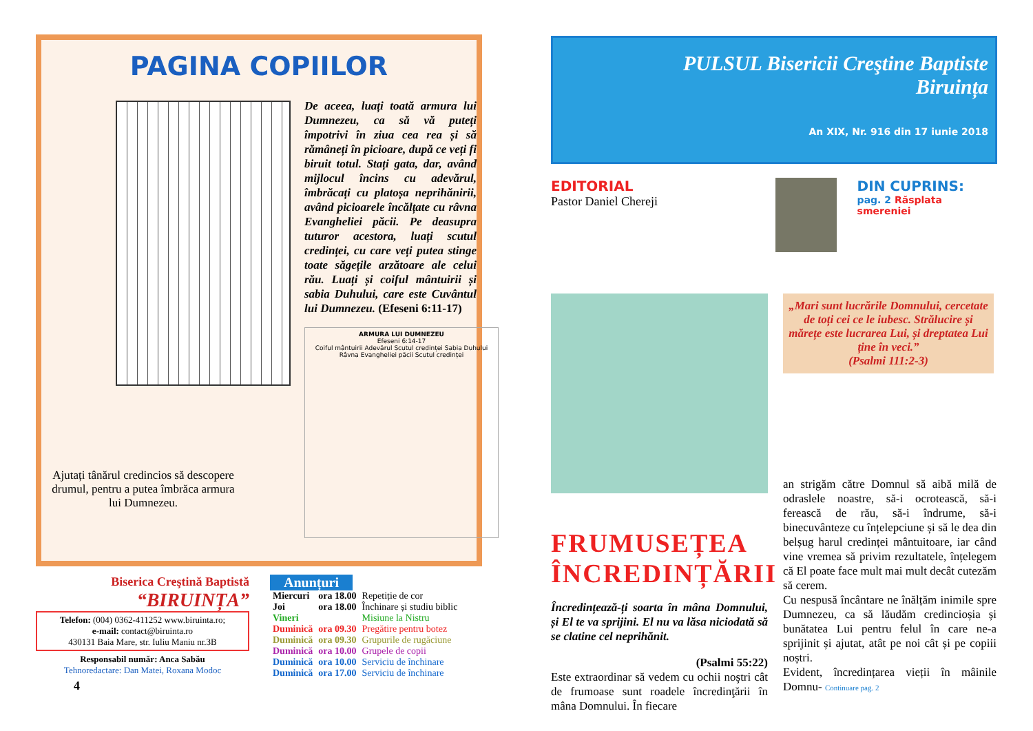PAGINA COPIILOR
Ajutați tânărul credincios să descopere drumul, pentru a putea îmbrăca armura lui Dumnezeu.
De aceea, luați toată armura lui Dumnezeu, ca să vă puteți împotrivi în ziua cea rea și să rămâneți în picioare, după ce veți fi biruit totul. Stați gata, dar, având mijlocul încins cu adevărul, îmbrăcați cu platoșa neprihănirii, având picioarele încălțate cu râvna Evangheliei păcii. Pe deasupra tuturor acestora, luați scutul credinței, cu care veți putea stinge toate săgețile arzătoare ale celui rău. Luați și coiful mântuirii și sabia Duhului, care este Cuvântul lui Dumnezeu. (Efeseni 6:11-17)
ARMURA LUI DUMNEZEU
Efeseni 6:14-17
Coiful mântuirii Adevărul Scutul credinței Sabia Duhului Râvna Evangheliei păcii Scutul credinței
Biserica Creştină Baptistă
“BIRUINȚA”
Telefon: (004) 0362-411252 www.biruinta.ro;
e-mail: contact@biruinta.ro
430131 Baia Mare, str. Iuliu Maniu nr.3B
Responsabil număr: Anca Sabău
Tehnoredactare: Dan Matei, Roxana Modoc
Anunțuri
| Miercuri | ora 18.00 | Repetiție de cor |
| Joi | ora 18.00 | Închinare și studiu biblic |
| Vineri | | Misiune la Nistru |
| Duminică | ora 09.30 | Pregătire pentru botez |
| Duminică | ora 09.30 | Grupurile de rugăciune |
| Duminică | ora 10.00 | Grupele de copii |
| Duminică | ora 10.00 | Serviciu de închinare |
| Duminică | ora 17.00 | Serviciu de închinare |
4
PULSUL Bisericii Creştine Baptiste
Biruința
An XIX, Nr. 916 din 17 iunie 2018
EDITORIAL
Pastor Daniel Chereji
DIN CUPRINS:
pag. 2 Răsplata smereniei
FRUMUSEȚEA ÎNCREDINȚĂRII
Încredințează-ți soarta în mâna Domnului, și El te va sprijini. El nu va lăsa niciodată să se clatine cel neprihănit.
(Psalmi 55:22)
Este extraordinar să vedem cu ochii noştri cât de frumoase sunt roadele încredinţării în mâna Domnului. În fiecare
„Mari sunt lucrările Domnului, cercetate de toți cei ce le iubesc. Strălucire și mărețe este lucrarea Lui, și dreptatea Lui ține în veci.”
(Psalmi 111:2-3)
an strigăm către Domnul să aibă milă de odraslele noastre, să-i ocrotească, să-i ferească de rău, să-i îndrume, să-i binecuvânteze cu înțelepciune și să le dea din belșug harul credinței mântuitoare, iar când vine vremea să privim rezultatele, înțelegem că El poate face mult mai mult decât cutezăm să cerem.
Cu nespusă încântare ne înălțăm inimile spre Dumnezeu, ca să lăudăm credincioșia și bunătatea Lui pentru felul în care ne-a sprijinit și ajutat, atât pe noi cât și pe copiii noștri.
Evident, încredințarea vieții în mâinile Domnu- Continuare pag. 2